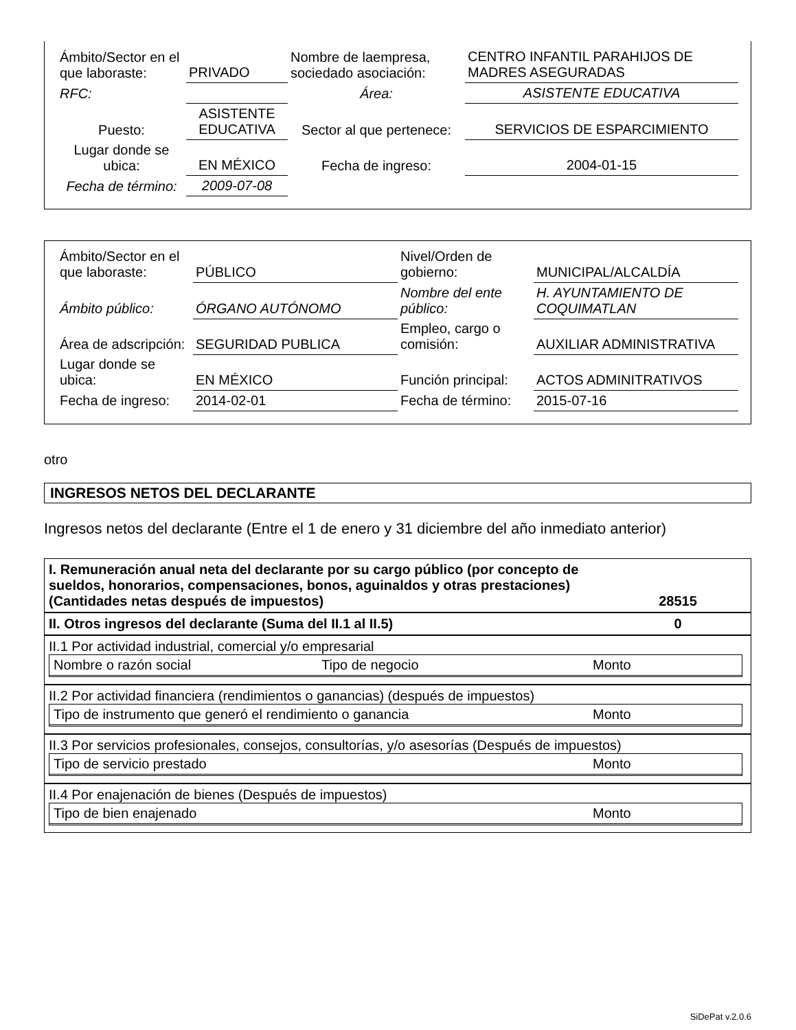| Ámbito/Sector en el que laboraste: | PRIVADO | Nombre de laempresa, sociedado asociación: | CENTRO INFANTIL PARAHIJOS DE MADRES ASEGURADAS |
| RFC: | | Área: | ASISTENTE EDUCATIVA |
| Puesto: | ASISTENTE EDUCATIVA | Sector al que pertenece: | SERVICIOS DE ESPARCIMIENTO |
| Lugar donde se ubica: | EN MÉXICO | Fecha de ingreso: | 2004-01-15 |
| Fecha de término: | 2009-07-08 | | |
| Ámbito/Sector en el que laboraste: | PÚBLICO | Nivel/Orden de gobierno: | MUNICIPAL/ALCALDÍA |
| Ámbito público: | ÓRGANO AUTÓNOMO | Nombre del ente público: | H. AYUNTAMIENTO DE COQUIMATLAN |
| Área de adscripción: | SEGURIDAD PUBLICA | Empleo, cargo o comisión: | AUXILIAR ADMINISTRATIVA |
| Lugar donde se ubica: | EN MÉXICO | Función principal: | ACTOS ADMINITRATIVOS |
| Fecha de ingreso: | 2014-02-01 | Fecha de término: | 2015-07-16 |
otro
INGRESOS NETOS DEL DECLARANTE
Ingresos netos del declarante (Entre el 1 de enero y 31 diciembre del año inmediato anterior)
| I. Remuneración anual neta del declarante por su cargo público (por concepto de sueldos, honorarios, compensaciones, bonos, aguinaldos y otras prestaciones) (Cantidades netas después de impuestos) | 28515 |
| II. Otros ingresos del declarante (Suma del II.1 al II.5) | 0 |
| II.1 Por actividad industrial, comercial y/o empresarial Nombre o razón social Tipo de negocio Monto | |
| II.2 Por actividad financiera (rendimientos o ganancias) (después de impuestos) Tipo de instrumento que generó el rendimiento o ganancia Monto | |
| II.3 Por servicios profesionales, consejos, consultorías, y/o asesorías (Después de impuestos) Tipo de servicio prestado Monto | |
| II.4 Por enajenación de bienes (Después de impuestos) Tipo de bien enajenado Monto | |
SiDePat v.2.0.6